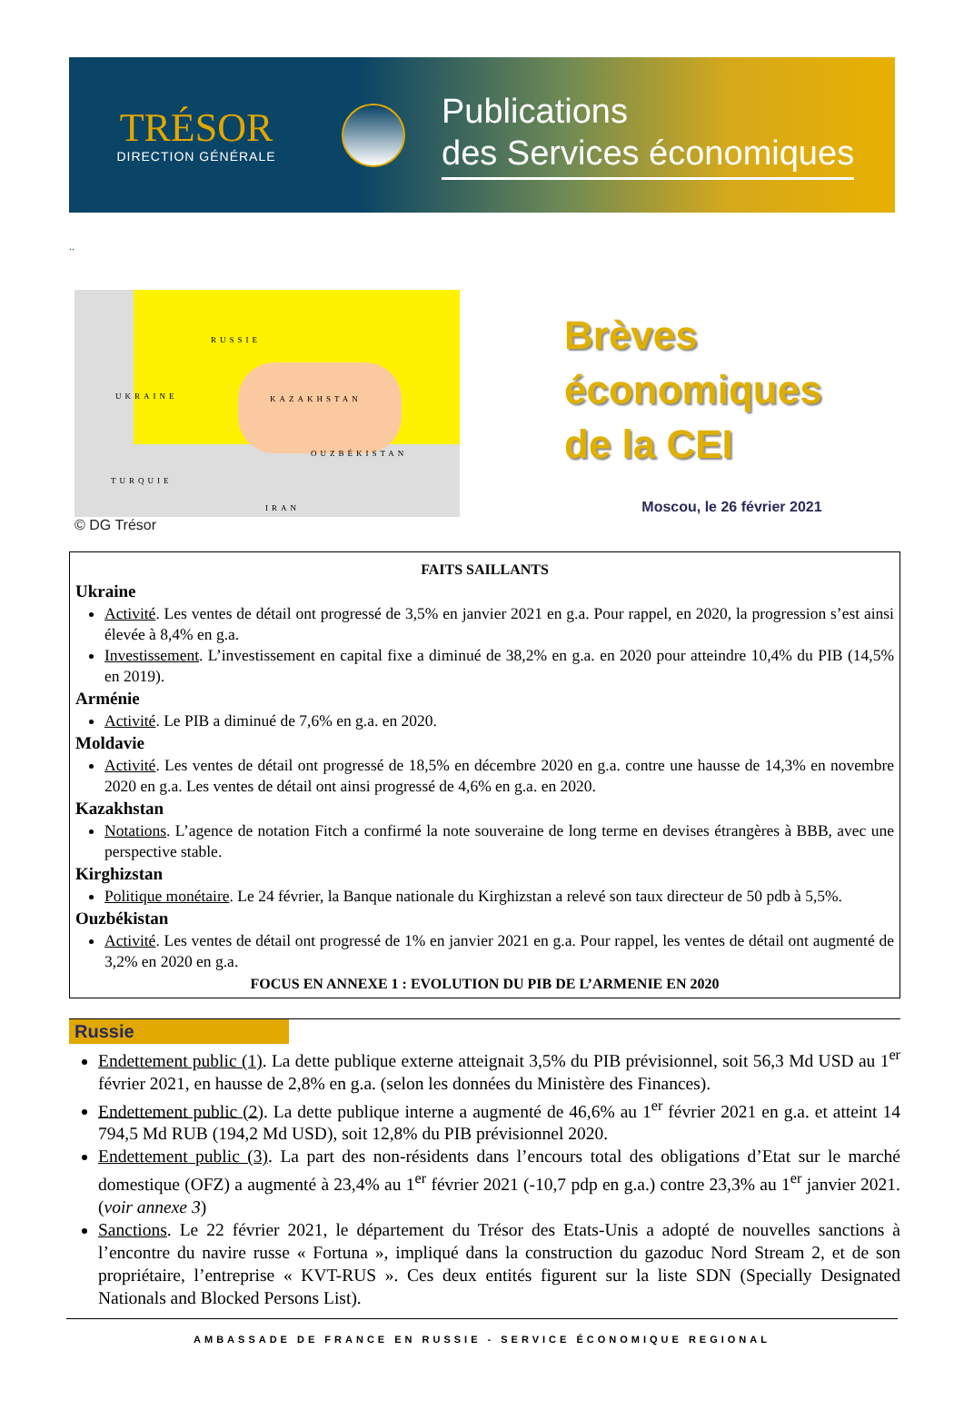TRÉSOR
DIRECTION GÉNÉRALE
Publications
des Services économiques
..
RUSSIE
KAZAKHSTAN UKRAINE
OUZBÉKISTAN
TURQUIE
IRAN
© DG Trésor
Brèves
économiques
de la CEI
Moscou, le 26 février 2021
FAITS SAILLANTS
Ukraine
Activité. Les ventes de détail ont progressé de 3,5% en janvier 2021 en g.a. Pour rappel, en 2020, la progression s’est ainsi élevée à 8,4% en g.a.
Investissement. L’investissement en capital fixe a diminué de 38,2% en g.a. en 2020 pour atteindre 10,4% du PIB (14,5% en 2019).
Arménie
Activité. Le PIB a diminué de 7,6% en g.a. en 2020.
Moldavie
Activité. Les ventes de détail ont progressé de 18,5% en décembre 2020 en g.a. contre une hausse de 14,3% en novembre 2020 en g.a. Les ventes de détail ont ainsi progressé de 4,6% en g.a. en 2020.
Kazakhstan
Notations. L’agence de notation Fitch a confirmé la note souveraine de long terme en devises étrangères à BBB, avec une perspective stable.
Kirghizstan
Politique monétaire. Le 24 février, la Banque nationale du Kirghizstan a relevé son taux directeur de 50 pdb à 5,5%.
Ouzbékistan
Activité. Les ventes de détail ont progressé de 1% en janvier 2021 en g.a. Pour rappel, les ventes de détail ont augmenté de 3,2% en 2020 en g.a.
FOCUS EN ANNEXE 1 : EVOLUTION DU PIB DE L’ARMENIE EN 2020
Russie
Endettement public (1). La dette publique externe atteignait 3,5% du PIB prévisionnel, soit 56,3 Md USD au 1<sup>er</sup> février 2021, en hausse de 2,8% en g.a. (selon les données du Ministère des Finances).
Endettement public (2). La dette publique interne a augmenté de 46,6% au 1<sup>er</sup> février 2021 en g.a. et atteint 14 794,5 Md RUB (194,2 Md USD), soit 12,8% du PIB prévisionnel 2020.
Endettement public (3). La part des non-résidents dans l’encours total des obligations d’Etat sur le marché domestique (OFZ) a augmenté à 23,4% au 1<sup>er</sup> février 2021 (-10,7 pdp en g.a.) contre 23,3% au 1<sup>er</sup> janvier 2021. (voir annexe 3)
Sanctions. Le 22 février 2021, le département du Trésor des Etats-Unis a adopté de nouvelles sanctions à l’encontre du navire russe « Fortuna », impliqué dans la construction du gazoduc Nord Stream 2, et de son propriétaire, l’entreprise « KVT-RUS ». Ces deux entités figurent sur la liste SDN (Specially Designated Nationals and Blocked Persons List).
AMBASSADE DE FRANCE EN RUSSIE - SERVICE ÉCONOMIQUE REGIONAL